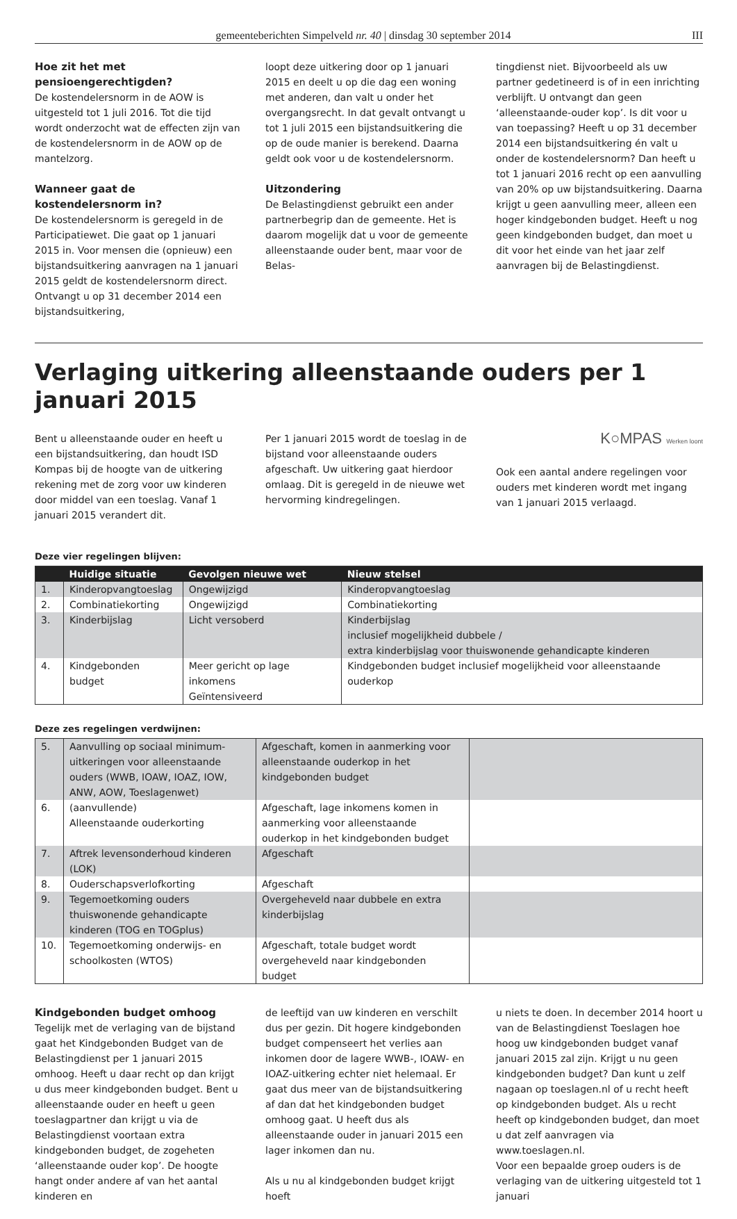gemeenteberichten Simpelveld nr. 40 | dinsdag 30 september 2014 III
Hoe zit het met pensioengerechtigden?
De kostendelersnorm in de AOW is uitgesteld tot 1 juli 2016. Tot die tijd wordt onderzocht wat de effecten zijn van de kostendelersnorm in de AOW op de mantelzorg.
Wanneer gaat de kostendelersnorm in?
De kostendelersnorm is geregeld in de Participatiewet. Die gaat op 1 januari 2015 in. Voor mensen die (opnieuw) een bijstands­uitkering aanvragen na 1 januari 2015 geldt de kostendelersnorm direct. Ontvangt u op 31 december 2014 een bijstandsuitkering,
loopt deze uitkering door op 1 januari 2015 en deelt u op die dag een woning met anderen, dan valt u onder het overgangsrecht. In dat gevalt ontvangt u tot 1 juli 2015 een bijstandsuitkering die op de oude manier is berekend. Daarna geldt ook voor u de kostendelersnorm.
Uitzondering
De Belastingdienst gebruikt een ander partnerbegrip dan de gemeente. Het is daarom mogelijk dat u voor de gemeente alleenstaande ouder bent, maar voor de Belas-
tingdienst niet. Bijvoorbeeld als uw partner gedetineerd is of in een inrichting verblijft. U ontvangt dan geen ‘alleenstaande-ouder kop’. Is dit voor u van toepassing? Heeft u op 31 december 2014 een bijstandsuitkering én valt u onder de kostendelersnorm? Dan heeft u tot 1 januari 2016 recht op een aanvulling van 20% op uw bijstandsuitkering. Daarna krijgt u geen aanvulling meer, alleen een hoger kindgebonden budget. Heeft u nog geen kindgebonden budget, dan moet u dit voor het einde van het jaar zelf aanvragen bij de Belastingdienst.
Verlaging uitkering alleenstaande ouders per 1 januari 2015
Bent u alleenstaande ouder en heeft u een bijstandsuitkering, dan houdt ISD Kompas bij de hoogte van de uitkering rekening met de zorg voor uw kinderen door middel van een toeslag. Vanaf 1 januari 2015 verandert dit.
Per 1 januari 2015 wordt de toeslag in de bijstand voor alleenstaande ouders afgeschaft. Uw uitkering gaat hierdoor omlaag. Dit is geregeld in de nieuwe wet hervorming kindregelingen.
K○MPAS Werken loont
Ook een aantal andere regelingen voor ouders met kinderen wordt met ingang van 1 januari 2015 verlaagd.
Deze vier regelingen blijven:
| | Huidige situatie | Gevolgen nieuwe wet | Nieuw stelsel |
| --- | --- | --- | --- |
| 1. | Kinderopvangtoeslag | Ongewijzigd | Kinderopvangtoeslag |
| 2. | Combinatiekorting | Ongewijzigd | Combinatiekorting |
| 3. | Kinderbijslag | Licht versoberd | Kinderbijslag inclusief mogelijkheid dubbele / extra kinderbijslag voor thuiswonende gehandicapte kinderen |
| 4. | Kindgebonden budget | Meer gericht op lage inkomens Geïntensiveerd | Kindgebonden budget inclusief mogelijkheid voor alleenstaande ouderkop |
Deze zes regelingen verdwijnen:
| 5. | Aanvulling op sociaal minimum­uitkeringen voor alleenstaande ouders (WWB, IOAW, IOAZ, IOW, ANW, AOW, Toeslagenwet) | Afgeschaft, komen in aanmerking voor alleenstaande ouderkop in het kindgebonden budget | |
| 6. | (aanvullende) Alleenstaande ouderkorting | Afgeschaft, lage inkomens komen in aanmerking voor alleenstaande ouderkop in het kindgebonden budget | |
| 7. | Aftrek levensonderhoud kinderen (LOK) | Afgeschaft | |
| 8. | Ouderschapsverlofkorting | Afgeschaft | |
| 9. | Tegemoetkoming ouders thuiswonende gehandicapte kinderen (TOG en TOGplus) | Overgeheveld naar dubbele en extra kinderbijslag | |
| 10. | Tegemoetkoming onderwijs- en schoolkosten (WTOS) | Afgeschaft, totale budget wordt overgeheveld naar kindgebonden budget | |
Kindgebonden budget omhoog
Tegelijk met de verlaging van de bijstand gaat het Kindgebonden Budget van de Belastingdienst per 1 januari 2015 omhoog. Heeft u daar recht op dan krijgt u dus meer kindgebonden budget. Bent u alleenstaande ouder en heeft u geen toeslagpartner dan krijgt u via de Belastingdienst voortaan extra kindgebonden budget, de zogeheten ‘alleenstaande ouder kop’. De hoogte hangt onder andere af van het aantal kinderen en
de leeftijd van uw kinderen en verschilt dus per gezin. Dit hogere kindgebonden budget compenseert het verlies aan inkomen door de lagere WWB-, IOAW- en IOAZ-uitkering echter niet helemaal. Er gaat dus meer van de bijstandsuitkering af dan dat het kindgebonden budget omhoog gaat. U heeft dus als alleenstaande ouder in januari 2015 een lager inkomen dan nu.
Als u nu al kindgebonden budget krijgt hoeft
u niets te doen. In december 2014 hoort u van de Belastingdienst Toeslagen hoe hoog uw kindgebonden budget vanaf januari 2015 zal zijn. Krijgt u nu geen kindgebonden budget? Dan kunt u zelf nagaan op toeslagen.nl of u recht heeft op kindgebonden budget. Als u recht heeft op kindgebonden budget, dan moet u dat zelf aanvragen via www.toeslagen.nl.
Voor een bepaalde groep ouders is de verlaging van de uitkering uitgesteld tot 1 januari